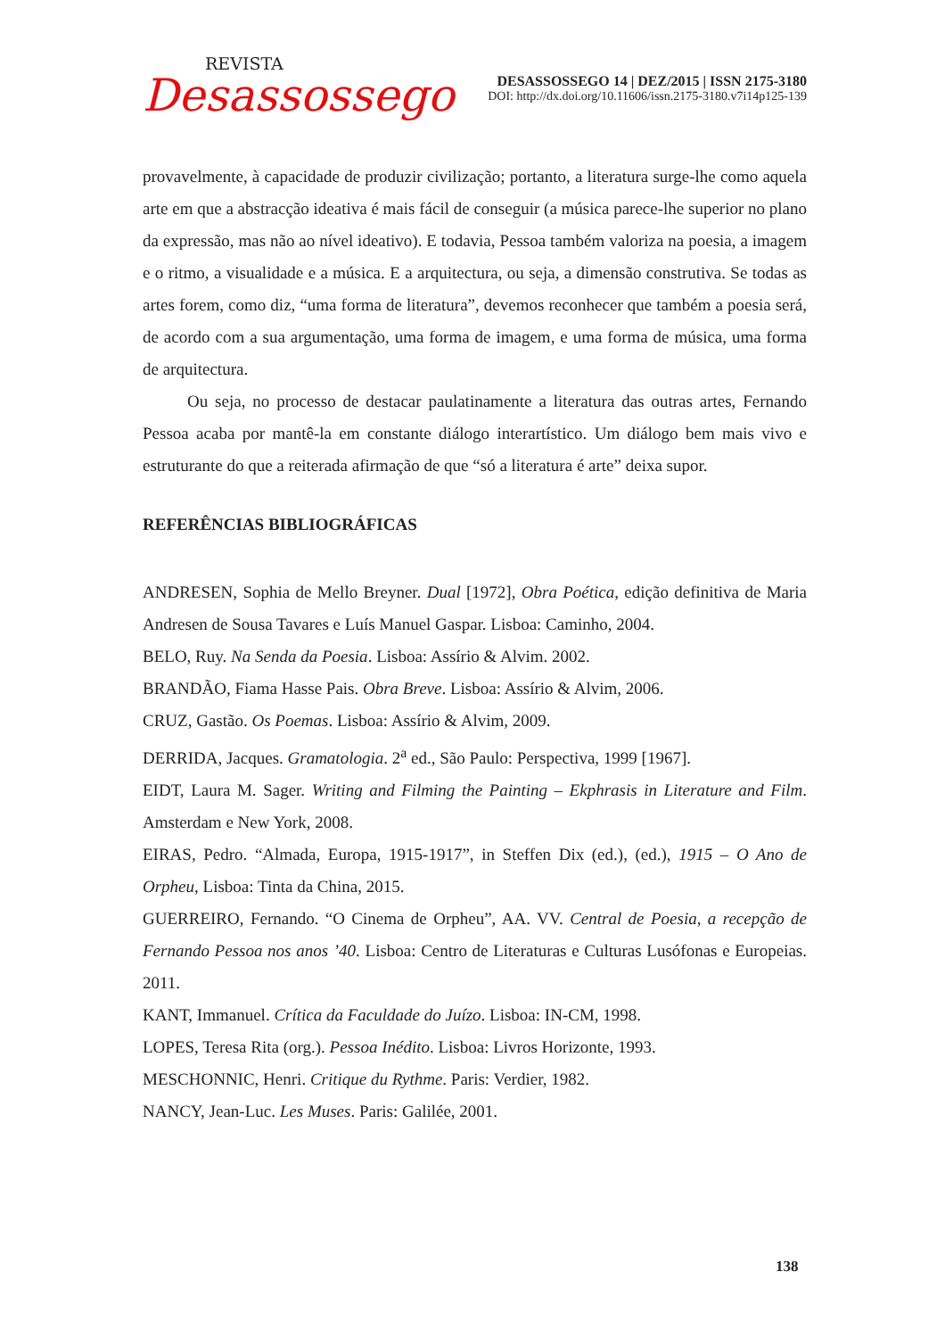REVISTA
Desassossego
DESASSOSSEGO 14 | DEZ/2015 | ISSN 2175-3180
DOI: http://dx.doi.org/10.11606/issn.2175-3180.v7i14p125-139
provavelmente, à capacidade de produzir civilização; portanto, a literatura surge-lhe como aquela arte em que a abstracção ideativa é mais fácil de conseguir (a música parece-lhe superior no plano da expressão, mas não ao nível ideativo). E todavia, Pessoa também valoriza na poesia, a imagem e o ritmo, a visualidade e a música. E a arquitectura, ou seja, a dimensão construtiva. Se todas as artes forem, como diz, “uma forma de literatura”, devemos reconhecer que também a poesia será, de acordo com a sua argumentação, uma forma de imagem, e uma forma de música, uma forma de arquitectura.
Ou seja, no processo de destacar paulatinamente a literatura das outras artes, Fernando Pessoa acaba por mantê-la em constante diálogo interartístico. Um diálogo bem mais vivo e estruturante do que a reiterada afirmação de que “só a literatura é arte” deixa supor.
REFERÊNCIAS BIBLIOGRÁFICAS
ANDRESEN, Sophia de Mello Breyner. Dual [1972], Obra Poética, edição definitiva de Maria Andresen de Sousa Tavares e Luís Manuel Gaspar. Lisboa: Caminho, 2004.
BELO, Ruy. Na Senda da Poesia. Lisboa: Assírio & Alvim. 2002.
BRANDÃO, Fiama Hasse Pais. Obra Breve. Lisboa: Assírio & Alvim, 2006.
CRUZ, Gastão. Os Poemas. Lisboa: Assírio & Alvim, 2009.
DERRIDA, Jacques. Gramatologia. 2<sup>a</sup> ed., São Paulo: Perspectiva, 1999 [1967].
EIDT, Laura M. Sager. Writing and Filming the Painting – Ekphrasis in Literature and Film. Amsterdam e New York, 2008.
EIRAS, Pedro. “Almada, Europa, 1915-1917”, in Steffen Dix (ed.), (ed.), 1915 – O Ano de Orpheu, Lisboa: Tinta da China, 2015.
GUERREIRO, Fernando. “O Cinema de Orpheu”, AA. VV. Central de Poesia, a recepção de Fernando Pessoa nos anos ’40. Lisboa: Centro de Literaturas e Culturas Lusófonas e Europeias. 2011.
KANT, Immanuel. Crítica da Faculdade do Juízo. Lisboa: IN-CM, 1998.
LOPES, Teresa Rita (org.). Pessoa Inédito. Lisboa: Livros Horizonte, 1993.
MESCHONNIC, Henri. Critique du Rythme. Paris: Verdier, 1982.
NANCY, Jean-Luc. Les Muses. Paris: Galilée, 2001.
138